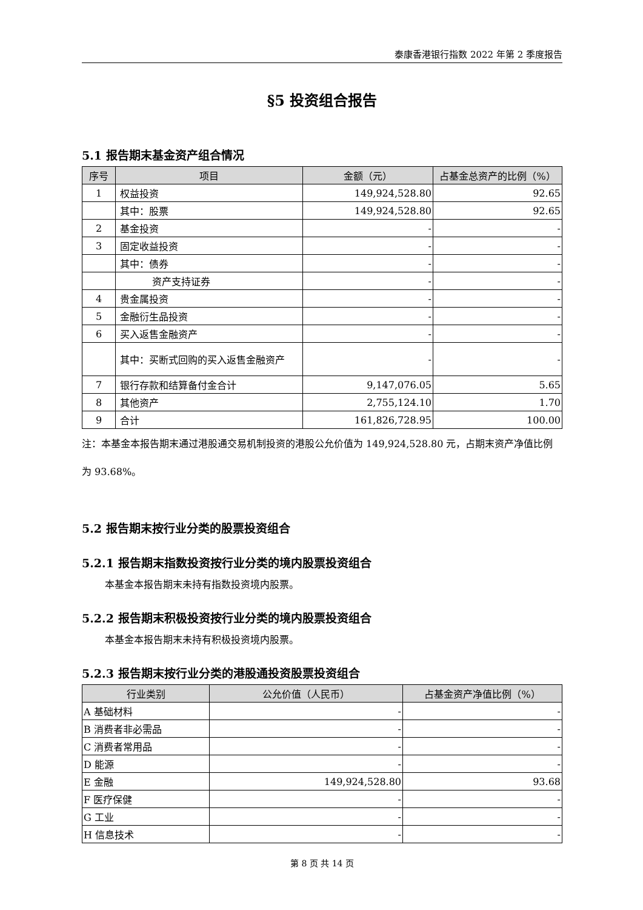泰康香港银行指数 2022 年第 2 季度报告
§5 投资组合报告
5.1 报告期末基金资产组合情况
| 序号 | 项目 | 金额（元） | 占基金总资产的比例（%） |
| --- | --- | --- | --- |
| 1 | 权益投资 | 149,924,528.80 | 92.65 |
| | 其中：股票 | 149,924,528.80 | 92.65 |
| 2 | 基金投资 | - | - |
| 3 | 固定收益投资 | - | - |
| | 其中：债券 | - | - |
| | 资产支持证券 | - | - |
| 4 | 贵金属投资 | - | - |
| 5 | 金融衍生品投资 | - | - |
| 6 | 买入返售金融资产 | - | - |
| | 其中：买断式回购的买入返售金融资产 | - | - |
| 7 | 银行存款和结算备付金合计 | 9,147,076.05 | 5.65 |
| 8 | 其他资产 | 2,755,124.10 | 1.70 |
| 9 | 合计 | 161,826,728.95 | 100.00 |
注：本基金本报告期末通过港股通交易机制投资的港股公允价值为 149,924,528.80 元，占期末资产净值比例为 93.68%。
5.2 报告期末按行业分类的股票投资组合
5.2.1 报告期末指数投资按行业分类的境内股票投资组合
本基金本报告期末未持有指数投资境内股票。
5.2.2 报告期末积极投资按行业分类的境内股票投资组合
本基金本报告期末未持有积极投资境内股票。
5.2.3 报告期末按行业分类的港股通投资股票投资组合
| 行业类别 | 公允价值（人民币） | 占基金资产净值比例（%） |
| --- | --- | --- |
| A 基础材料 | - | - |
| B 消费者非必需品 | - | - |
| C 消费者常用品 | - | - |
| D 能源 | - | - |
| E 金融 | 149,924,528.80 | 93.68 |
| F 医疗保健 | - | - |
| G 工业 | - | - |
| H 信息技术 | - | - |
第 8 页 共 14 页